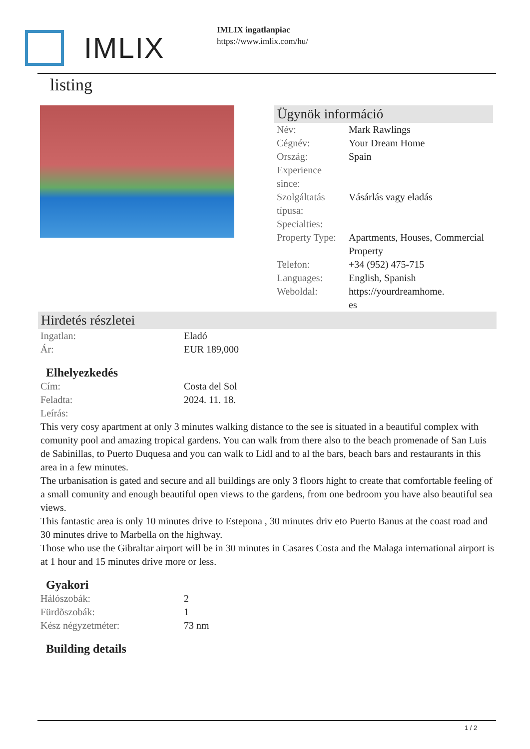IMLIX
IMLIX ingatlanpiac
https://www.imlix.com/hu/
listing
Ügynök információ
| Név: | Mark Rawlings |
| Cégnév: | Your Dream Home |
| Ország: | Spain |
| Experience since: | |
| Szolgáltatás típusa: | Vásárlás vagy eladás |
| Specialties: | |
| Property Type: | Apartments, Houses, Commercial Property |
| Telefon: | +34 (952) 475-715 |
| Languages: | English, Spanish |
| Weboldal: | https://yourdreamhome. es |
Hirdetés részletei
| Ingatlan: | Eladó |
| Ár: | EUR 189,000 |
Elhelyezkedés
| Cím: | Costa del Sol |
| Feladta: | 2024. 11. 18. |
| Leírás: | |
This very cosy apartment at only 3 minutes walking distance to the see is situated in a beautiful complex with comunity pool and amazing tropical gardens. You can walk from there also to the beach promenade of San Luis de Sabinillas, to Puerto Duquesa and you can walk to Lidl and to al the bars, beach bars and restaurants in this area in a few minutes.
The urbanisation is gated and secure and all buildings are only 3 floors hight to create that comfortable feeling of a small comunity and enough beautiful open views to the gardens, from one bedroom you have also beautiful sea views.
This fantastic area is only 10 minutes drive to Estepona , 30 minutes driv eto Puerto Banus at the coast road and 30 minutes drive to Marbella on the highway.
Those who use the Gibraltar airport will be in 30 minutes in Casares Costa and the Malaga international airport is at 1 hour and 15 minutes drive more or less.
Gyakori
| Hálószobák: | 2 |
| Fürdõszobák: | 1 |
| Kész négyzetméter: | 73 nm |
Building details
1 / 2